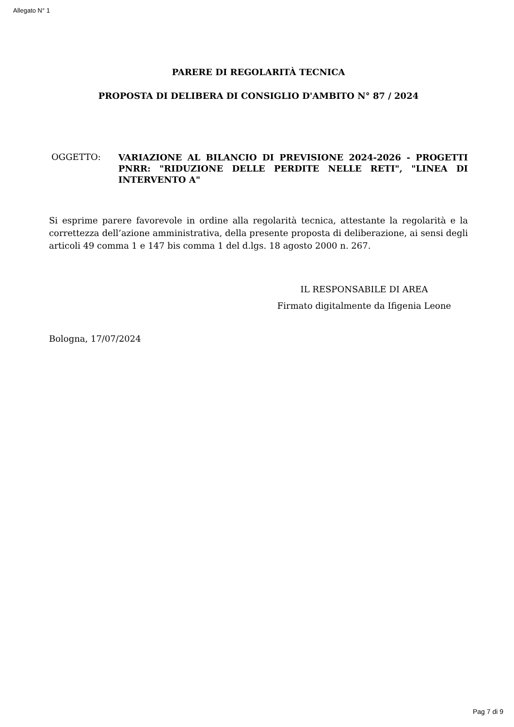Allegato N° 1
PARERE DI REGOLARITÀ TECNICA
PROPOSTA DI DELIBERA DI CONSIGLIO D'AMBITO N° 87 / 2024
OGGETTO:
VARIAZIONE AL BILANCIO DI PREVISIONE 2024-2026 - PROGETTI PNRR: "RIDUZIONE DELLE PERDITE NELLE RETI", "LINEA DI INTERVENTO A"
Si esprime parere favorevole in ordine alla regolarità tecnica, attestante la regolarità e la correttezza dell’azione amministrativa, della presente proposta di deliberazione, ai sensi degli articoli 49 comma 1 e 147 bis comma 1 del d.lgs. 18 agosto 2000 n. 267.
IL RESPONSABILE DI AREA
Firmato digitalmente da Ifigenia Leone
Bologna, 17/07/2024
Pag 7 di 9